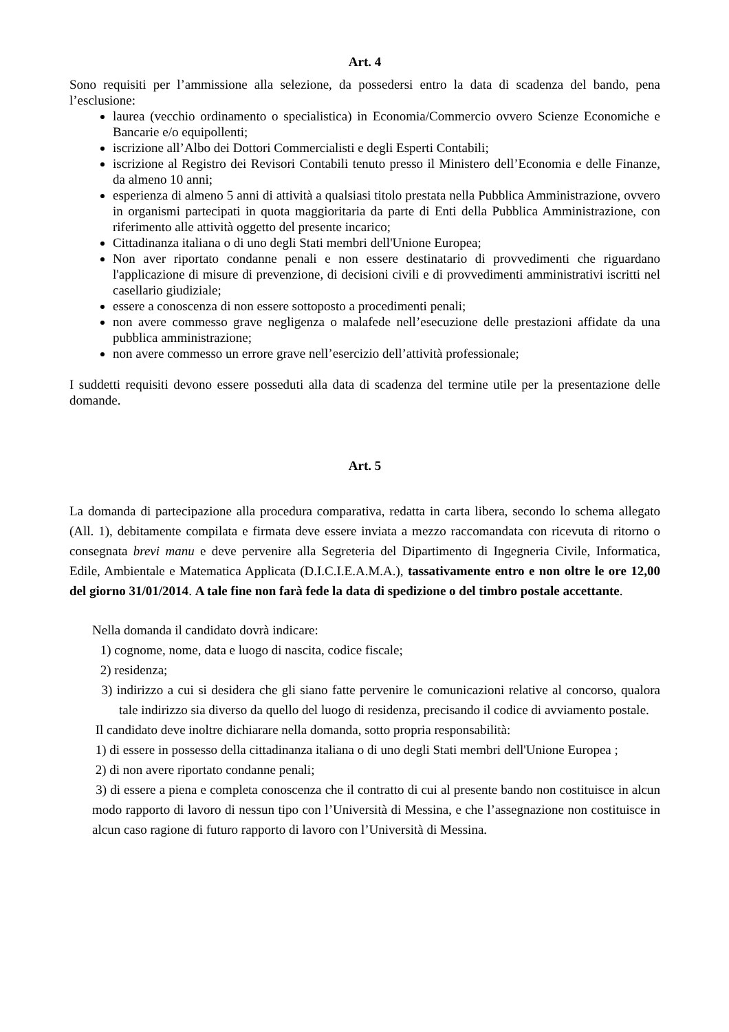Art. 4
Sono requisiti per l’ammissione alla selezione, da possedersi entro la data di scadenza del bando, pena l’esclusione:
laurea (vecchio ordinamento o specialistica) in Economia/Commercio ovvero Scienze Economiche e Bancarie e/o equipollenti;
iscrizione all’Albo dei Dottori Commercialisti e degli Esperti Contabili;
iscrizione al Registro dei Revisori Contabili tenuto presso il Ministero dell’Economia e delle Finanze, da almeno 10 anni;
esperienza di almeno 5 anni di attività a qualsiasi titolo prestata nella Pubblica Amministrazione, ovvero in organismi partecipati in quota maggioritaria da parte di Enti della Pubblica Amministrazione, con riferimento alle attività oggetto del presente incarico;
Cittadinanza italiana o di uno degli Stati membri dell'Unione Europea;
Non aver riportato condanne penali e non essere destinatario di provvedimenti che riguardano l'applicazione di misure di prevenzione, di decisioni civili e di provvedimenti amministrativi iscritti nel casellario giudiziale;
essere a conoscenza di non essere sottoposto a procedimenti penali;
non avere commesso grave negligenza o malafede nell’esecuzione delle prestazioni affidate da una pubblica amministrazione;
non avere commesso un errore grave nell’esercizio dell’attività professionale;
I suddetti requisiti devono essere posseduti alla data di scadenza del termine utile per la presentazione delle domande.
Art. 5
La domanda di partecipazione alla procedura comparativa, redatta in carta libera, secondo lo schema allegato (All. 1), debitamente compilata e firmata deve essere inviata a mezzo raccomandata con ricevuta di ritorno o consegnata brevi manu e deve pervenire alla Segreteria del Dipartimento di Ingegneria Civile, Informatica, Edile, Ambientale e Matematica Applicata (D.I.C.I.E.A.M.A.), tassativamente entro e non oltre le ore 12,00 del giorno 31/01/2014. A tale fine non farà fede la data di spedizione o del timbro postale accettante.
Nella domanda il candidato dovrà indicare:
1) cognome, nome, data e luogo di nascita, codice fiscale;
2) residenza;
3) indirizzo a cui si desidera che gli siano fatte pervenire le comunicazioni relative al concorso, qualora tale indirizzo sia diverso da quello del luogo di residenza, precisando il codice di avviamento postale.
Il candidato deve inoltre dichiarare nella domanda, sotto propria responsabilità:
1) di essere in possesso della cittadinanza italiana o di uno degli Stati membri dell'Unione Europea ;
2) di non avere riportato condanne penali;
3) di essere a piena e completa conoscenza che il contratto di cui al presente bando non costituisce in alcun modo rapporto di lavoro di nessun tipo con l’Università di Messina, e che l’assegnazione non costituisce in alcun caso ragione di futuro rapporto di lavoro con l’Università di Messina.